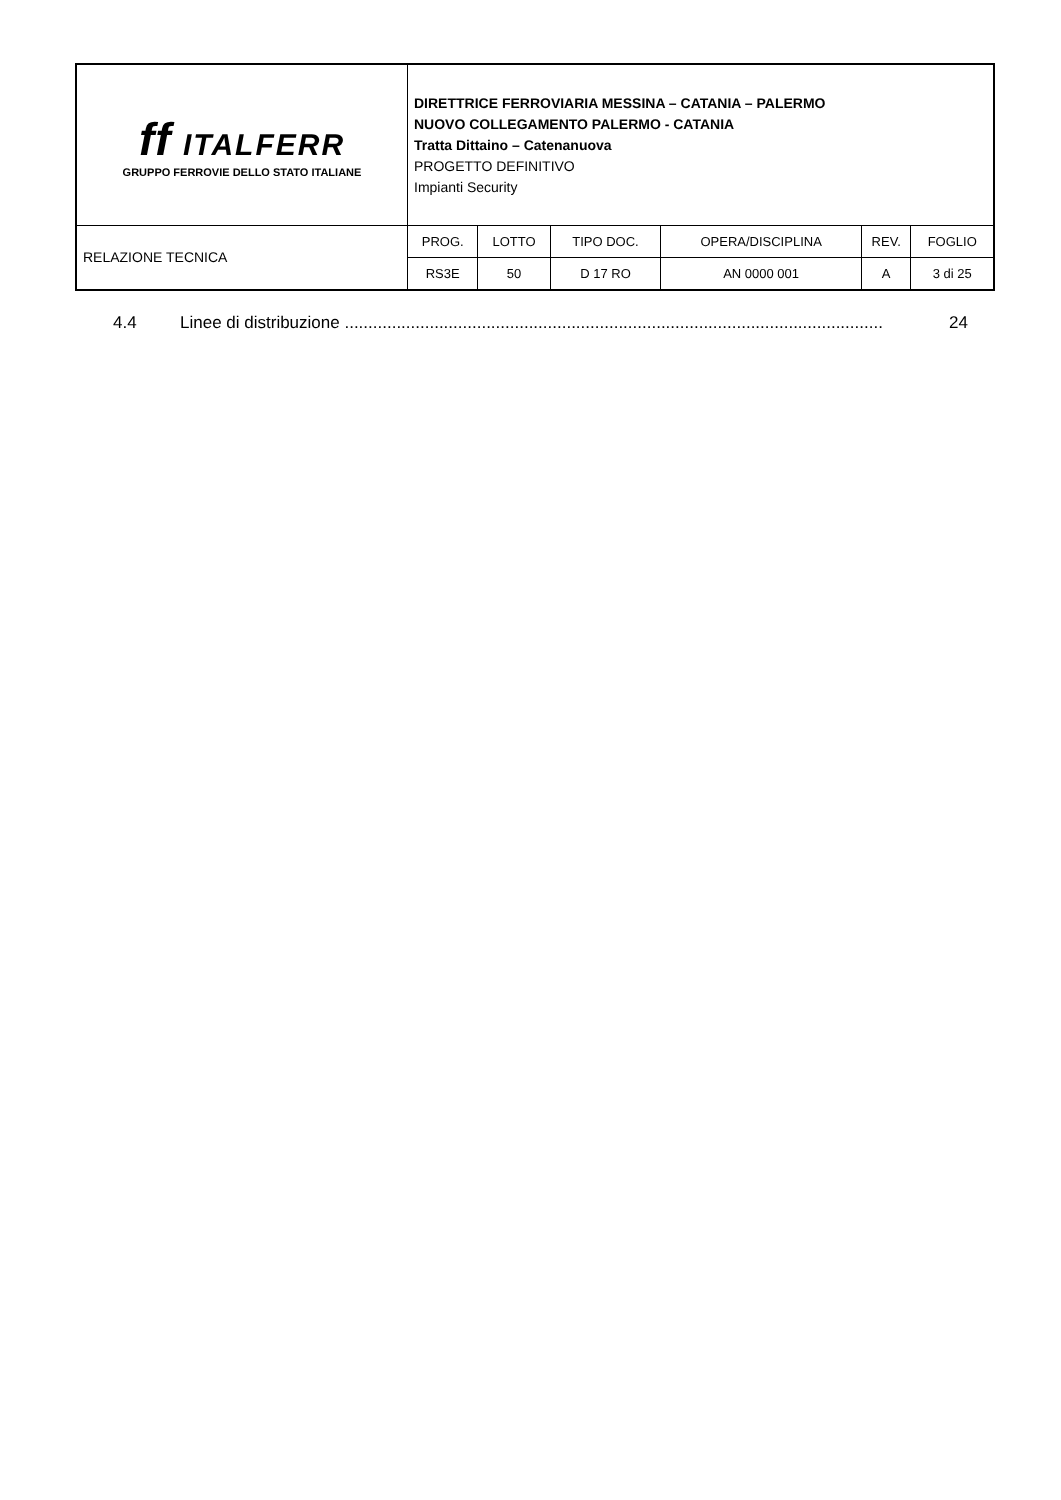| ff ITALFERR GRUPPO FERROVIE DELLO STATO ITALIANE | DIRETTRICE FERROVIARIA MESSINA – CATANIA – PALERMO NUOVO COLLEGAMENTO PALERMO - CATANIA Tratta Dittaino – Catenanuova PROGETTO DEFINITIVO Impianti Security | | | | | |
| RELAZIONE TECNICA | PROG. | LOTTO | TIPO DOC. | OPERA/DISCIPLINA | REV. | FOGLIO |
| | RS3E | 50 | D 17 RO | AN 0000 001 | A | 3 di 25 |
4.4 Linee di distribuzione .................................................................................................................. 24